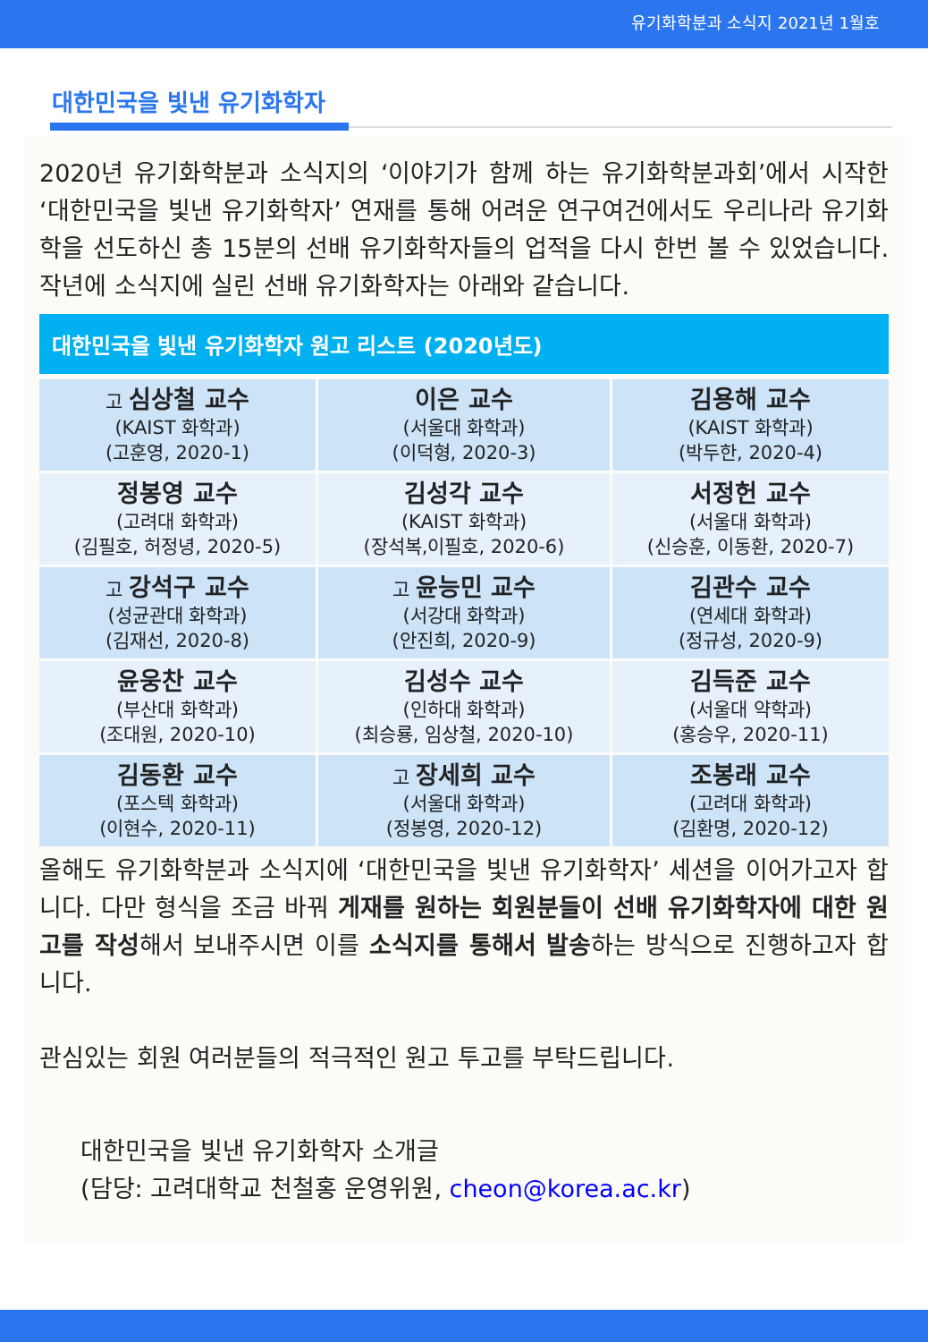유기화학분과 소식지 2021년 1월호
대한민국을 빛낸 유기화학자
2020년 유기화학분과 소식지의 ‘이야기가 함께 하는 유기화학분과회’에서 시작한 ‘대한민국을 빛낸 유기화학자’ 연재를 통해 어려운 연구여건에서도 우리나라 유기화학을 선도하신 총 15분의 선배 유기화학자들의 업적을 다시 한번 볼 수 있었습니다. 작년에 소식지에 실린 선배 유기화학자는 아래와 같습니다.
대한민국을 빛낸 유기화학자 원고 리스트 (2020년도)
| 고 심상철 교수 (KAIST 화학과) (고훈영, 2020-1) | 이은 교수 (서울대 화학과) (이덕형, 2020-3) | 김용해 교수 (KAIST 화학과) (박두한, 2020-4) |
| 정봉영 교수 (고려대 화학과) (김필호, 허정녕, 2020-5) | 김성각 교수 (KAIST 화학과) (장석복,이필호, 2020-6) | 서정헌 교수 (서울대 화학과) (신승훈, 이동환, 2020-7) |
| 고 강석구 교수 (성균관대 화학과) (김재선, 2020-8) | 고 윤능민 교수 (서강대 화학과) (안진희, 2020-9) | 김관수 교수 (연세대 화학과) (정규성, 2020-9) |
| 윤웅찬 교수 (부산대 화학과) (조대원, 2020-10) | 김성수 교수 (인하대 화학과) (최승룡, 임상철, 2020-10) | 김득준 교수 (서울대 약학과) (홍승우, 2020-11) |
| 김동환 교수 (포스텍 화학과) (이현수, 2020-11) | 고 장세희 교수 (서울대 화학과) (정봉영, 2020-12) | 조봉래 교수 (고려대 화학과) (김환명, 2020-12) |
올해도 유기화학분과 소식지에 ‘대한민국을 빛낸 유기화학자’ 세션을 이어가고자 합니다. 다만 형식을 조금 바꿔 게재를 원하는 회원분들이 선배 유기화학자에 대한 원고를 작성해서 보내주시면 이를 소식지를 통해서 발송하는 방식으로 진행하고자 합니다.
관심있는 회원 여러분들의 적극적인 원고 투고를 부탁드립니다.
대한민국을 빛낸 유기화학자 소개글
(담당: 고려대학교 천철홍 운영위원, cheon@korea.ac.kr)